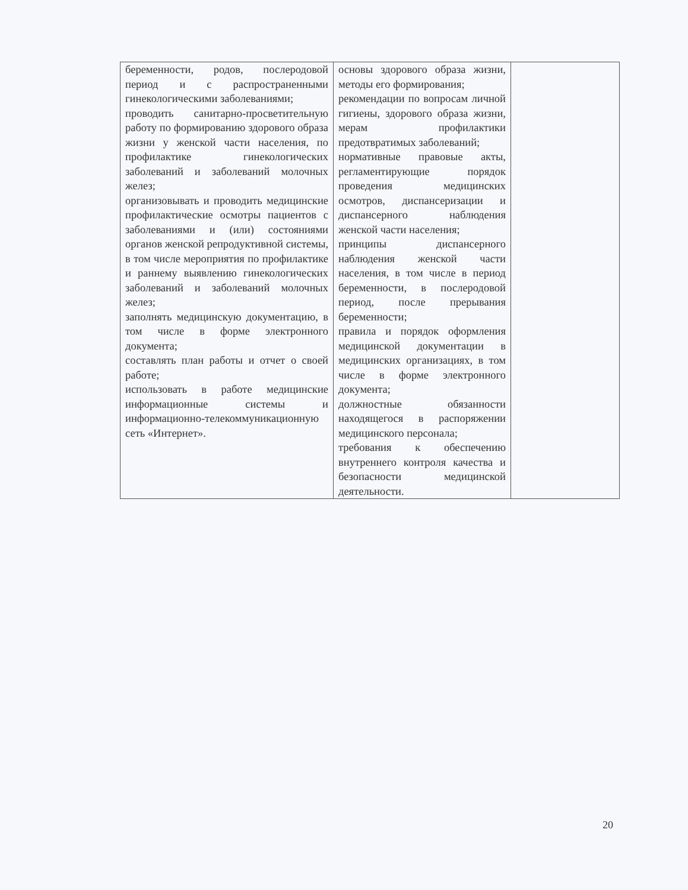| беременности, родов, послеродовой период и с распространенными гинекологическими заболеваниями; проводить санитарно-просветительную работу по формированию здорового образа жизни у женской части населения, по профилактике гинекологических заболеваний и заболеваний молочных желез; организовывать и проводить медицинские профилактические осмотры пациентов с заболеваниями и (или) состояниями органов женской репродуктивной системы, в том числе мероприятия по профилактике и раннему выявлению гинекологических заболеваний и заболеваний молочных желез; заполнять медицинскую документацию, в том числе в форме электронного документа; составлять план работы и отчет о своей работе; использовать в работе медицинские информационные системы и информационно-телекоммуникационную сеть «Интернет». | основы здорового образа жизни, методы его формирования; рекомендации по вопросам личной гигиены, здорового образа жизни, мерам профилактики предотвратимых заболеваний; нормативные правовые акты, регламентирующие порядок проведения медицинских осмотров, диспансеризации и диспансерного наблюдения женской части населения; принципы диспансерного наблюдения женской части населения, в том числе в период беременности, в послеродовой период, после прерывания беременности; правила и порядок оформления медицинской документации в медицинских организациях, в том числе в форме электронного документа; должностные обязанности находящегося в распоряжении медицинского персонала; требования к обеспечению внутреннего контроля качества и безопасности медицинской деятельности. | |
20